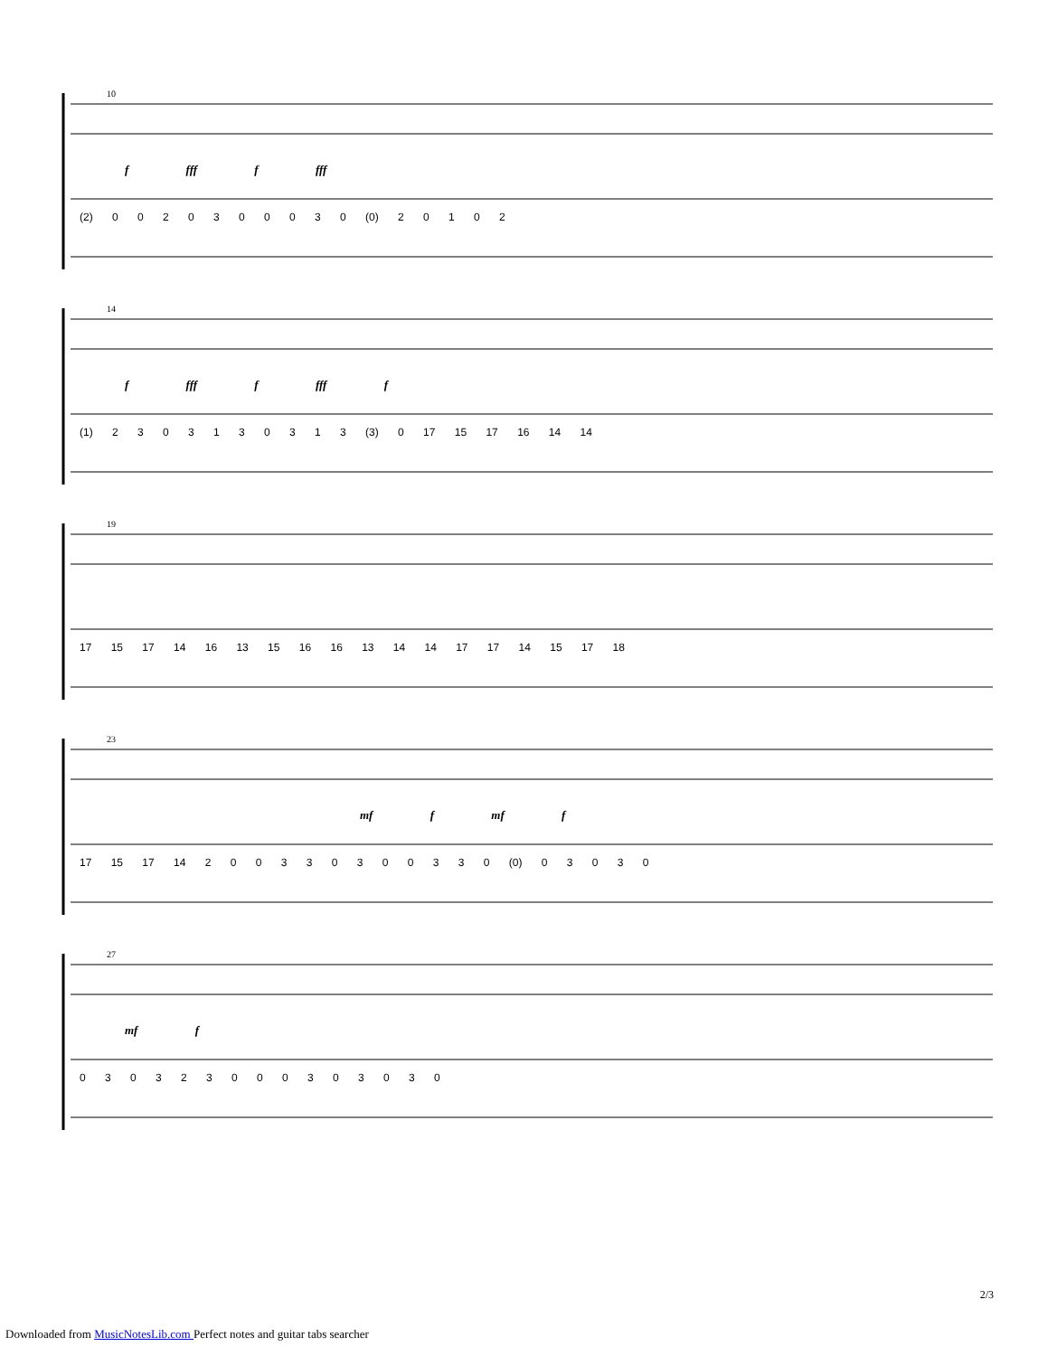10
f fff f fff
(2) 0 0 2 0 3 0 0 0 3 0 (0) 2 0 1 0 2
14
f fff f fff f
(1) 2 3 0 3 1 3 0 3 1 3 (3) 0 17 15 17 16 14 14
19
17 15 17 14 16 13 15 16 16 13 14 14 17 17 14 15 17 18
23
mf f mf f
17 15 17 14 2 0 0 3 3 0 3 0 0 3 3 0 (0) 0 3 0 3 0
27
mf f
0 3 0 3 2 3 0 0 0 3 0 3 0 3 0
2/3
Downloaded from MusicNotesLib.com Perfect notes and guitar tabs searcher